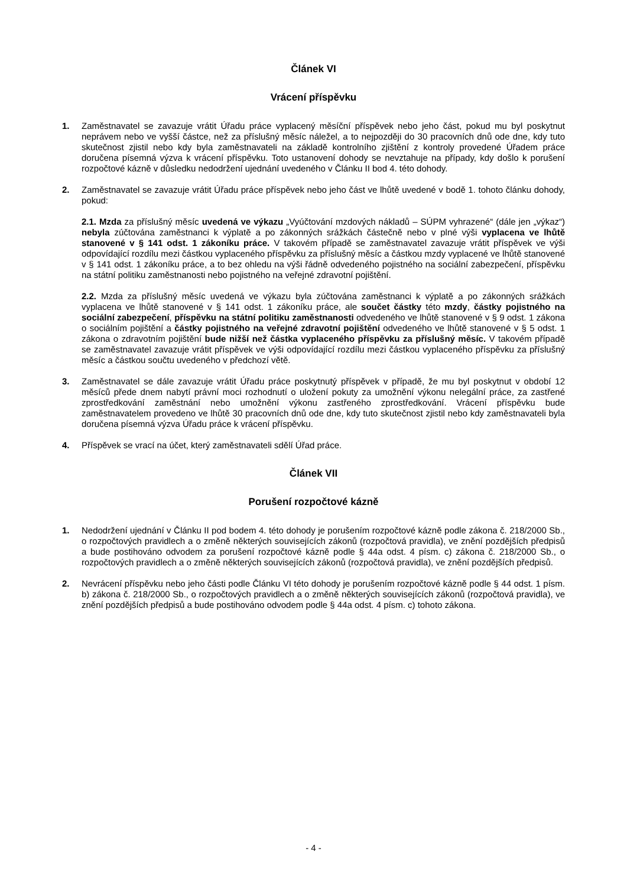Článek VI
Vrácení příspěvku
1. Zaměstnavatel se zavazuje vrátit Úřadu práce vyplacený měsíční příspěvek nebo jeho část, pokud mu byl poskytnut neprávem nebo ve vyšší částce, než za příslušný měsíc náležel, a to nejpozději do 30 pracovních dnů ode dne, kdy tuto skutečnost zjistil nebo kdy byla zaměstnavateli na základě kontrolního zjištění z kontroly provedené Úřadem práce doručena písemná výzva k vrácení příspěvku. Toto ustanovení dohody se nevztahuje na případy, kdy došlo k porušení rozpočtové kázně v důsledku nedodržení ujednání uvedeného v Článku II bod 4. této dohody.
2. Zaměstnavatel se zavazuje vrátit Úřadu práce příspěvek nebo jeho část ve lhůtě uvedené v bodě 1. tohoto článku dohody, pokud:
2.1. Mzda za příslušný měsíc uvedená ve výkazu „Vyúčtování mzdových nákladů – SÚPM vyhrazené“ (dále jen „výkaz“) nebyla zúčtována zaměstnanci k výplatě a po zákonných srážkách částečně nebo v plné výši vyplacena ve lhůtě stanovené v § 141 odst. 1 zákoníku práce. V takovém případě se zaměstnavatel zavazuje vrátit příspěvek ve výši odpovídající rozdílu mezi částkou vyplaceného příspěvku za příslušný měsíc a částkou mzdy vyplacené ve lhůtě stanovené v § 141 odst. 1 zákoníku práce, a to bez ohledu na výši řádně odvedeného pojistného na sociální zabezpečení, příspěvku na státní politiku zaměstnanosti nebo pojistného na veřejné zdravotní pojištění.
2.2. Mzda za příslušný měsíc uvedená ve výkazu byla zúčtována zaměstnanci k výplatě a po zákonných srážkách vyplacena ve lhůtě stanovené v § 141 odst. 1 zákoníku práce, ale součet částky této mzdy, částky pojistného na sociální zabezpečení, příspěvku na státní politiku zaměstnanosti odvedeného ve lhůtě stanovené v § 9 odst. 1 zákona o sociálním pojištění a částky pojistného na veřejné zdravotní pojištění odvedeného ve lhůtě stanovené v § 5 odst. 1 zákona o zdravotním pojištění bude nižší než částka vyplaceného příspěvku za příslušný měsíc. V takovém případě se zaměstnavatel zavazuje vrátit příspěvek ve výši odpovídající rozdílu mezi částkou vyplaceného příspěvku za příslušný měsíc a částkou součtu uvedeného v předchozí větě.
3. Zaměstnavatel se dále zavazuje vrátit Úřadu práce poskytnutý příspěvek v případě, že mu byl poskytnut v období 12 měsíců přede dnem nabytí právní moci rozhodnutí o uložení pokuty za umožnění výkonu nelegální práce, za zastřené zprostředkování zaměstnání nebo umožnění výkonu zastřeného zprostředkování. Vrácení příspěvku bude zaměstnavatelem provedeno ve lhůtě 30 pracovních dnů ode dne, kdy tuto skutečnost zjistil nebo kdy zaměstnavateli byla doručena písemná výzva Úřadu práce k vrácení příspěvku.
4. Příspěvek se vrací na účet, který zaměstnavateli sdělí Úřad práce.
Článek VII
Porušení rozpočtové kázně
1. Nedodržení ujednání v Článku II pod bodem 4. této dohody je porušením rozpočtové kázně podle zákona č. 218/2000 Sb., o rozpočtových pravidlech a o změně některých souvisejících zákonů (rozpočtová pravidla), ve znění pozdějších předpisů a bude postihováno odvodem za porušení rozpočtové kázně podle § 44a odst. 4 písm. c) zákona č. 218/2000 Sb., o rozpočtových pravidlech a o změně některých souvisejících zákonů (rozpočtová pravidla), ve znění pozdějších předpisů.
2. Nevrácení příspěvku nebo jeho části podle Článku VI této dohody je porušením rozpočtové kázně podle § 44 odst. 1 písm. b) zákona č. 218/2000 Sb., o rozpočtových pravidlech a o změně některých souvisejících zákonů (rozpočtová pravidla), ve znění pozdějších předpisů a bude postihováno odvodem podle § 44a odst. 4 písm. c) tohoto zákona.
- 4 -